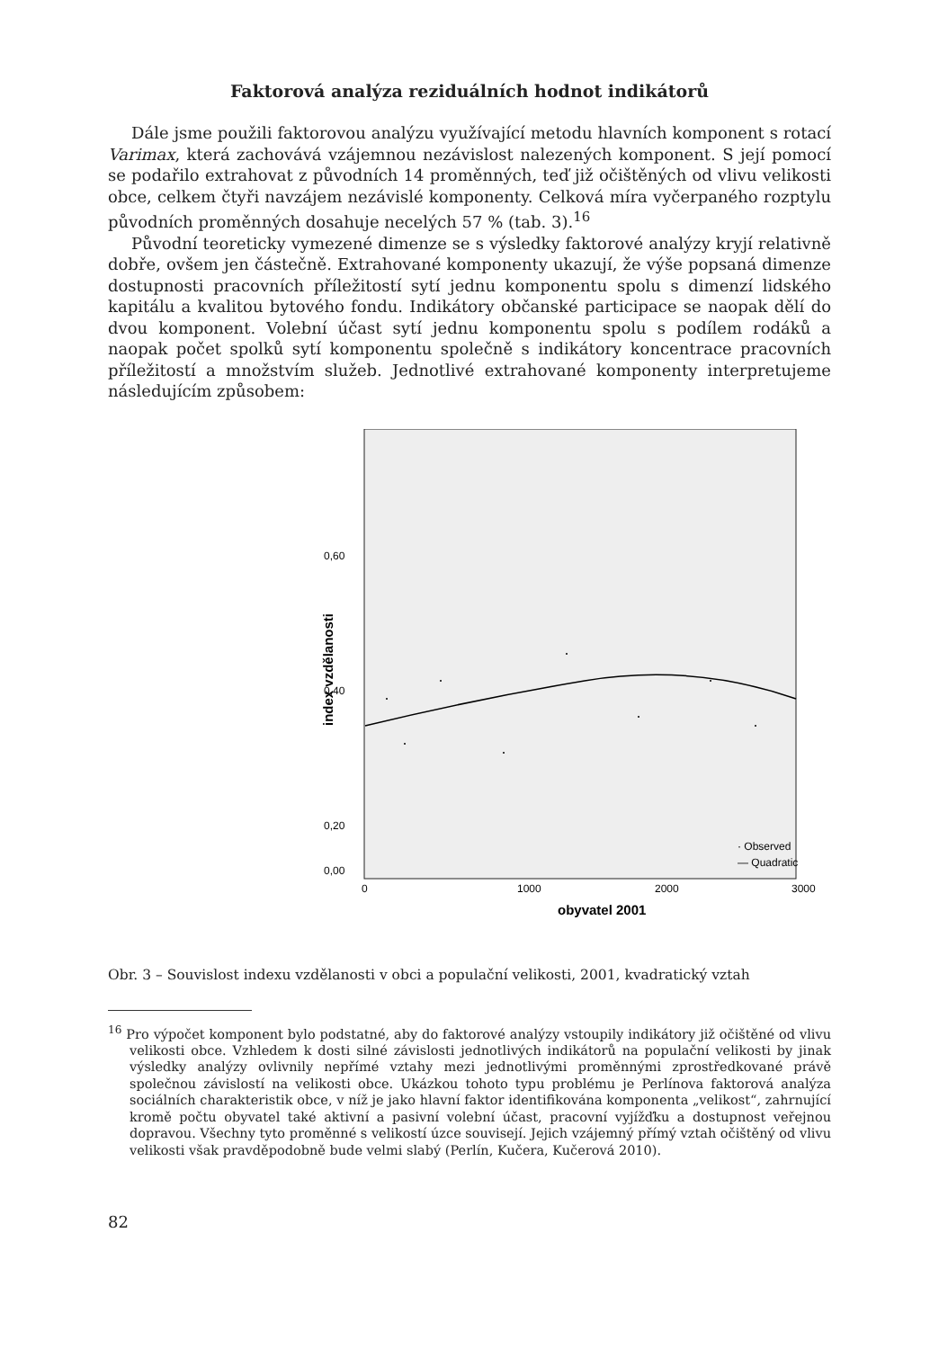Faktorová analýza reziduálních hodnot indikátorů
Dále jsme použili faktorovou analýzu využívající metodu hlavních komponent s rotací Varimax, která zachovává vzájemnou nezávislost nalezených komponent. S její pomocí se podařilo extrahovat z původních 14 proměnných, teď již očištěných od vlivu velikosti obce, celkem čtyři navzájem nezávislé komponenty. Celková míra vyčerpaného rozptylu původních proměnných dosahuje necelých 57 % (tab. 3).<sup>16</sup>
Původní teoreticky vymezené dimenze se s výsledky faktorové analýzy kryjí relativně dobře, ovšem jen částečně. Extrahované komponenty ukazují, že výše popsaná dimenze dostupnosti pracovních příležitostí sytí jednu komponentu spolu s dimenzí lidského kapitálu a kvalitou bytového fondu. Indikátory občanské participace se naopak dělí do dvou komponent. Volební účast sytí jednu komponentu spolu s podílem rodáků a naopak počet spolků sytí komponentu společně s indikátory koncentrace pracovních příležitostí a množstvím služeb. Jednotlivé extrahované komponenty interpretujeme následujícím způsobem:
0,60
0,40
0,20
0,00
0
1000
2000
3000
obyvatel 2001
index vzdělanosti
· Observed
— Quadratic
Obr. 3 – Souvislost indexu vzdělanosti v obci a populační velikosti, 2001, kvadratický vztah
<sup>16</sup> Pro výpočet komponent bylo podstatné, aby do faktorové analýzy vstoupily indikátory již očištěné od vlivu velikosti obce. Vzhledem k dosti silné závislosti jednotlivých indikátorů na populační velikosti by jinak výsledky analýzy ovlivnily nepřímé vztahy mezi jednotlivými proměnnými zprostředkované právě společnou závislostí na velikosti obce. Ukázkou tohoto typu problému je Perlínova faktorová analýza sociálních charakteristik obce, v níž je jako hlavní faktor identifikována komponenta „velikost“, zahrnující kromě počtu obyvatel také aktivní a pasivní volební účast, pracovní vyjížďku a dostupnost veřejnou dopravou. Všechny tyto proměnné s velikostí úzce souvisejí. Jejich vzájemný přímý vztah očištěný od vlivu velikosti však pravděpodobně bude velmi slabý (Perlín, Kučera, Kučerová 2010).
82